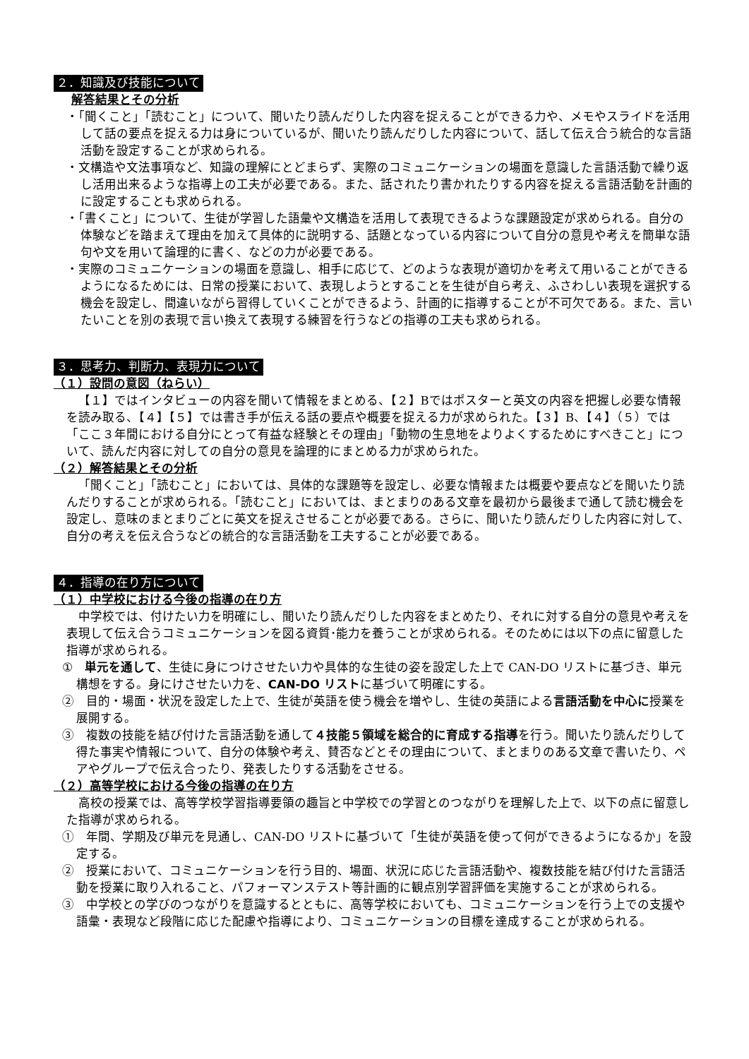２．知識及び技能について
解答結果とその分析
・「聞くこと」「読むこと」について、聞いたり読んだりした内容を捉えることができる力や、メモやスライドを活用して話の要点を捉える力は身についているが、聞いたり読んだりした内容について、話して伝え合う統合的な言語活動を設定することが求められる。
・文構造や文法事項など、知識の理解にとどまらず、実際のコミュニケーションの場面を意識した言語活動で繰り返し活用出来るような指導上の工夫が必要である。また、話されたり書かれたりする内容を捉える言語活動を計画的に設定することも求められる。
・「書くこと」について、生徒が学習した語彙や文構造を活用して表現できるような課題設定が求められる。自分の体験などを踏まえて理由を加えて具体的に説明する、話題となっている内容について自分の意見や考えを簡単な語句や文を用いて論理的に書く、などの力が必要である。
・実際のコミュニケーションの場面を意識し、相手に応じて、どのような表現が適切かを考えて用いることができるようになるためには、日常の授業において、表現しようとすることを生徒が自ら考え、ふさわしい表現を選択する機会を設定し、間違いながら習得していくことができるよう、計画的に指導することが不可欠である。また、言いたいことを別の表現で言い換えて表現する練習を行うなどの指導の工夫も求められる。
３．思考力、判断力、表現力について
（１）設問の意図（ねらい）
【１】ではインタビューの内容を聞いて情報をまとめる、【２】Bではポスターと英文の内容を把握し必要な情報を読み取る、【４】【５】では書き手が伝える話の要点や概要を捉える力が求められた。【３】B、【４】（５）では「ここ３年間における自分にとって有益な経験とその理由」「動物の生息地をよりよくするためにすべきこと」について、読んだ内容に対しての自分の意見を論理的にまとめる力が求められた。
（２）解答結果とその分析
「聞くこと」「読むこと」においては、具体的な課題等を設定し、必要な情報または概要や要点などを聞いたり読んだりすることが求められる。「読むこと」においては、まとまりのある文章を最初から最後まで通して読む機会を設定し、意味のまとまりごとに英文を捉えさせることが必要である。さらに、聞いたり読んだりした内容に対して、自分の考えを伝え合うなどの統合的な言語活動を工夫することが必要である。
４．指導の在り方について
（１）中学校における今後の指導の在り方
中学校では、付けたい力を明確にし、聞いたり読んだりした内容をまとめたり、それに対する自分の意見や考えを表現して伝え合うコミュニケーションを図る資質･能力を養うことが求められる。そのためには以下の点に留意した指導が求められる。
①　単元を通して、生徒に身につけさせたい力や具体的な生徒の姿を設定した上で CAN-DO リストに基づき、単元構想をする。身にけさせたい力を、CAN-DO リストに基づいて明確にする。
②　目的・場面・状況を設定した上で、生徒が英語を使う機会を増やし、生徒の英語による言語活動を中心に授業を展開する。
③　複数の技能を結び付けた言語活動を通して４技能５領域を総合的に育成する指導を行う。聞いたり読んだりして得た事実や情報について、自分の体験や考え、賛否などとその理由について、まとまりのある文章で書いたり、ペアやグループで伝え合ったり、発表したりする活動をさせる。
（２）高等学校における今後の指導の在り方
高校の授業では、高等学校学習指導要領の趣旨と中学校での学習とのつながりを理解した上で、以下の点に留意した指導が求められる。
①　年間、学期及び単元を見通し、CAN-DO リストに基づいて「生徒が英語を使って何ができるようになるか」を設定する。
②　授業において、コミュニケーションを行う目的、場面、状況に応じた言語活動や、複数技能を結び付けた言語活動を授業に取り入れること、パフォーマンステスト等計画的に観点別学習評価を実施することが求められる。
③　中学校との学びのつながりを意識するとともに、高等学校においても、コミュニケーションを行う上での支援や語彙・表現など段階に応じた配慮や指導により、コミュニケーションの目標を達成することが求められる。